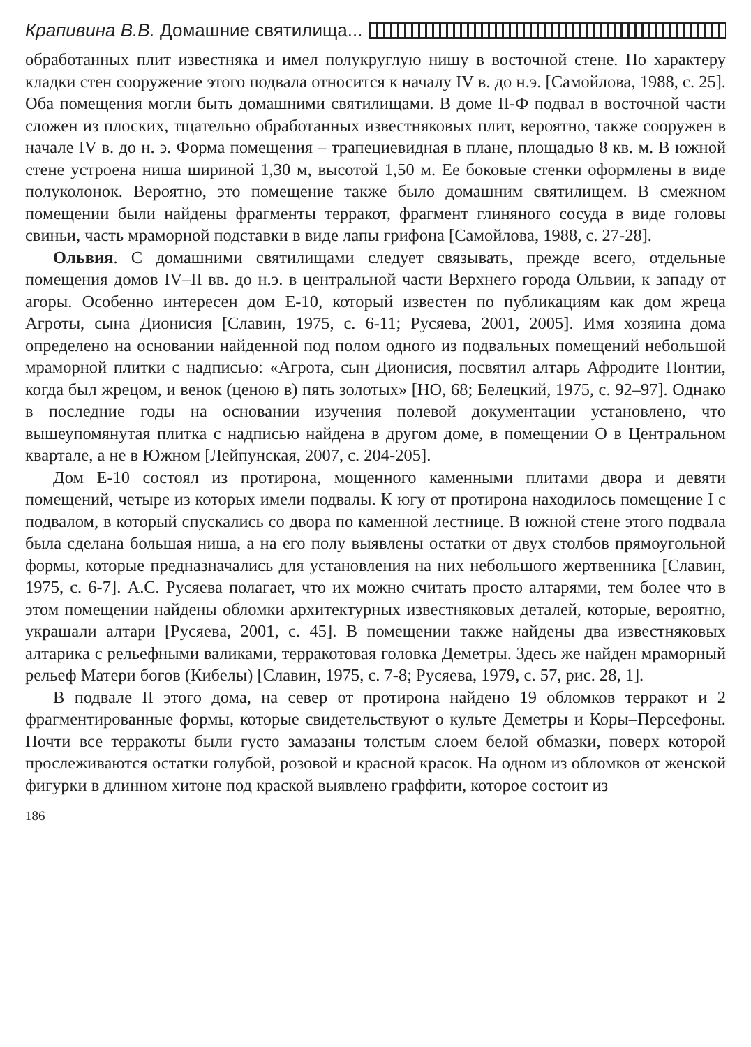Крапивина В.В. Домашние святилища...
обработанных плит известняка и имел полукруглую нишу в восточной стене. По характеру кладки стен сооружение этого подвала относится к началу IV в. до н.э. [Самойлова, 1988, с. 25]. Оба помещения могли быть домашними святилищами. В доме II-Ф подвал в восточной части сложен из плоских, тщательно обработанных известняковых плит, вероятно, также сооружен в начале IV в. до н. э. Форма помещения – трапециевидная в плане, площадью 8 кв. м. В южной стене устроена ниша шириной 1,30 м, высотой 1,50 м. Ее боковые стенки оформлены в виде полуколонок. Вероятно, это помещение также было домашним святилищем. В смежном помещении были найдены фрагменты терракот, фрагмент глиняного сосуда в виде головы свиньи, часть мраморной подставки в виде лапы грифона [Самойлова, 1988, с. 27-28].
Ольвия. С домашними святилищами следует связывать, прежде всего, отдельные помещения домов IV–II вв. до н.э. в центральной части Верхнего города Ольвии, к западу от агоры. Особенно интересен дом Е-10, который известен по публикациям как дом жреца Агроты, сына Дионисия [Славин, 1975, с. 6-11; Русяева, 2001, 2005]. Имя хозяина дома определено на основании найденной под полом одного из подвальных помещений небольшой мраморной плитки с надписью: «Агрота, сын Дионисия, посвятил алтарь Афродите Понтии, когда был жрецом, и венок (ценою в) пять золотых» [НО, 68; Белецкий, 1975, с. 92–97]. Однако в последние годы на основании изучения полевой документации установлено, что вышеупомянутая плитка с надписью найдена в другом доме, в помещении О в Центральном квартале, а не в Южном [Лейпунская, 2007, с. 204-205].
Дом Е-10 состоял из протирона, мощенного каменными плитами двора и девяти помещений, четыре из которых имели подвалы. К югу от протирона находилось помещение I с подвалом, в который спускались со двора по каменной лестнице. В южной стене этого подвала была сделана большая ниша, а на его полу выявлены остатки от двух столбов прямоугольной формы, которые предназначались для установления на них небольшого жертвенника [Славин, 1975, с. 6-7]. А.С. Русяева полагает, что их можно считать просто алтарями, тем более что в этом помещении найдены обломки архитектурных известняковых деталей, которые, вероятно, украшали алтари [Русяева, 2001, с. 45]. В помещении также найдены два известняковых алтарика с рельефными валиками, терракотовая головка Деметры. Здесь же найден мраморный рельеф Матери богов (Кибелы) [Славин, 1975, с. 7-8; Русяева, 1979, с. 57, рис. 28, 1].
В подвале II этого дома, на север от протирона найдено 19 обломков терракот и 2 фрагментированные формы, которые свидетельствуют о культе Деметры и Коры–Персефоны. Почти все терракоты были густо замазаны толстым слоем белой обмазки, поверх которой прослеживаются остатки голубой, розовой и красной красок. На одном из обломков от женской фигурки в длинном хитоне под краской выявлено граффити, которое состоит из
186